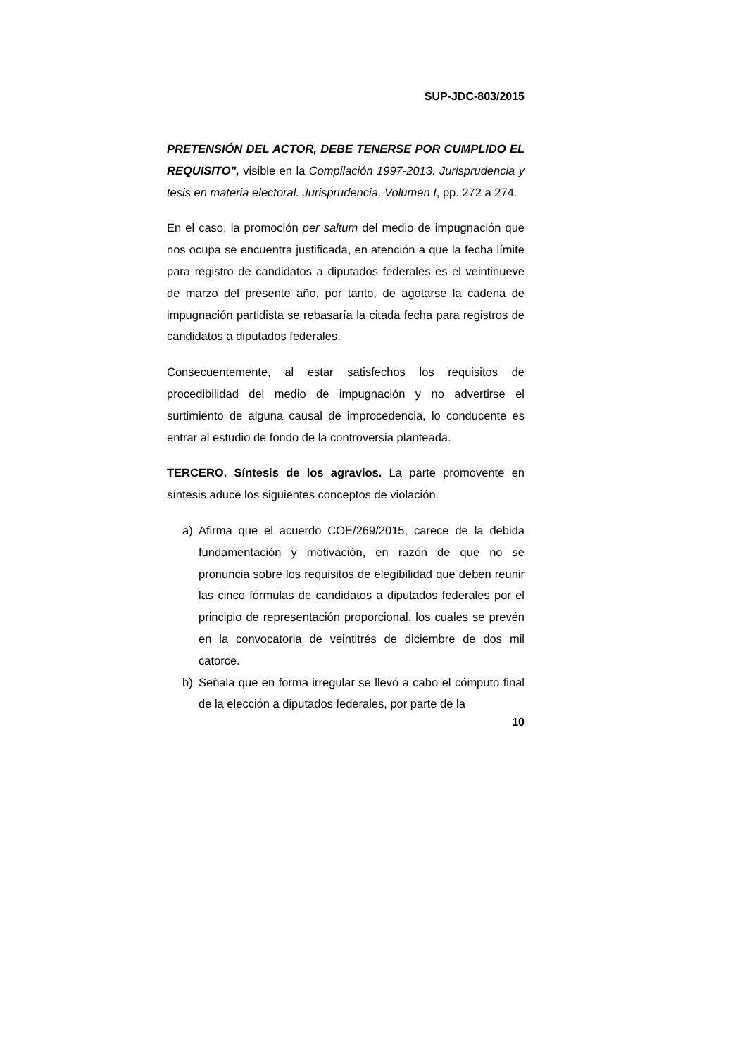SUP-JDC-803/2015
PRETENSIÓN DEL ACTOR, DEBE TENERSE POR CUMPLIDO EL REQUISITO", visible en la Compilación 1997-2013. Jurisprudencia y tesis en materia electoral. Jurisprudencia, Volumen I, pp. 272 a 274.
En el caso, la promoción per saltum del medio de impugnación que nos ocupa se encuentra justificada, en atención a que la fecha límite para registro de candidatos a diputados federales es el veintinueve de marzo del presente año, por tanto, de agotarse la cadena de impugnación partidista se rebasaría la citada fecha para registros de candidatos a diputados federales.
Consecuentemente, al estar satisfechos los requisitos de procedibilidad del medio de impugnación y no advertirse el surtimiento de alguna causal de improcedencia, lo conducente es entrar al estudio de fondo de la controversia planteada.
TERCERO. Síntesis de los agravios. La parte promovente en síntesis aduce los siguientes conceptos de violación.
a) Afirma que el acuerdo COE/269/2015, carece de la debida fundamentación y motivación, en razón de que no se pronuncia sobre los requisitos de elegibilidad que deben reunir las cinco fórmulas de candidatos a diputados federales por el principio de representación proporcional, los cuales se prevén en la convocatoria de veintitrés de diciembre de dos mil catorce.
b) Señala que en forma irregular se llevó a cabo el cómputo final de la elección a diputados federales, por parte de la
10